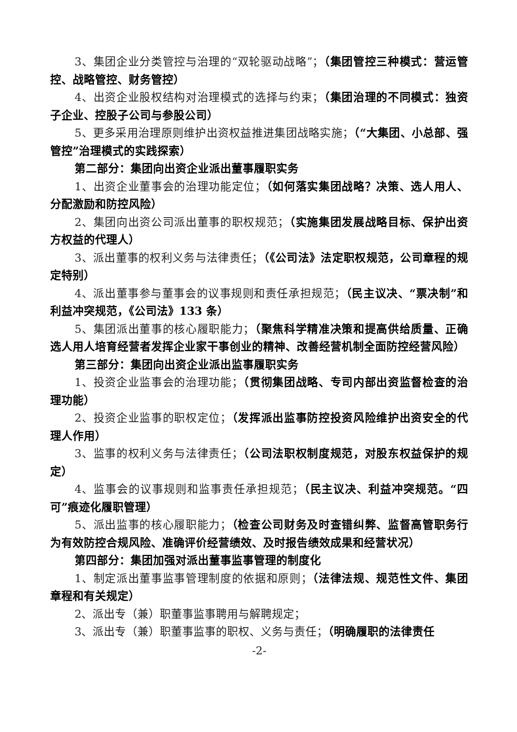3、集团企业分类管控与治理的“双轮驱动战略”；（集团管控三种模式：营运管控、战略管控、财务管控）
4、出资企业股权结构对治理模式的选择与约束；（集团治理的不同模式：独资子企业、控股子公司与参股公司）
5、更多采用治理原则维护出资权益推进集团战略实施；（“大集团、小总部、强管控”治理模式的实践探索）
第二部分：集团向出资企业派出董事履职实务
1、出资企业董事会的治理功能定位；（如何落实集团战略？决策、选人用人、分配激励和防控风险）
2、集团向出资公司派出董事的职权规范；（实施集团发展战略目标、保护出资方权益的代理人）
3、派出董事的权利义务与法律责任；（《公司法》法定职权规范，公司章程的规定特别）
4、派出董事参与董事会的议事规则和责任承担规范；（民主议决、“票决制”和利益冲突规范，《公司法》133 条）
5、集团派出董事的核心履职能力；（聚焦科学精准决策和提高供给质量、正确选人用人培育经营者发挥企业家干事创业的精神、改善经营机制全面防控经营风险）
第三部分：集团向出资企业派出监事履职实务
1、投资企业监事会的治理功能；（贯彻集团战略、专司内部出资监督检查的治理功能）
2、投资企业监事的职权定位；（发挥派出监事防控投资风险维护出资安全的代理人作用）
3、监事的权利义务与法律责任；（公司法职权制度规范，对股东权益保护的规定）
4、监事会的议事规则和监事责任承担规范；（民主议决、利益冲突规范。“四可”痕迹化履职管理）
5、派出监事的核心履职能力；（检查公司财务及时查错纠弊、监督高管职务行为有效防控合规风险、准确评价经营绩效、及时报告绩效成果和经营状况）
第四部分：集团加强对派出董事监事管理的制度化
1、制定派出董事监事管理制度的依据和原则；（法律法规、规范性文件、集团章程和有关规定）
2、派出专（兼）职董事监事聘用与解聘规定；
3、派出专（兼）职董事监事的职权、义务与责任；（明确履职的法律责任
-2-